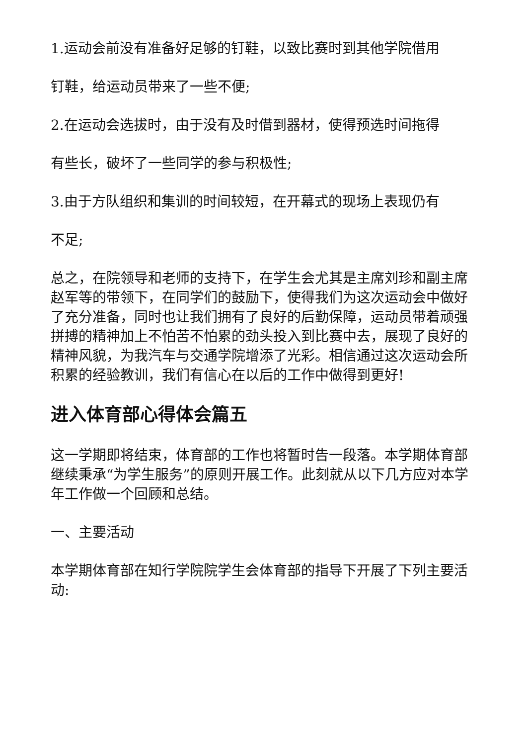1.运动会前没有准备好足够的钉鞋，以致比赛时到其他学院借用
钉鞋，给运动员带来了一些不便;
2.在运动会选拔时，由于没有及时借到器材，使得预选时间拖得
有些长，破坏了一些同学的参与积极性;
3.由于方队组织和集训的时间较短，在开幕式的现场上表现仍有
不足;
总之，在院领导和老师的支持下，在学生会尤其是主席刘珍和副主席赵军等的带领下，在同学们的鼓励下，使得我们为这次运动会中做好了充分准备，同时也让我们拥有了良好的后勤保障，运动员带着顽强拼搏的精神加上不怕苦不怕累的劲头投入到比赛中去，展现了良好的精神风貌，为我汽车与交通学院增添了光彩。相信通过这次运动会所积累的经验教训，我们有信心在以后的工作中做得到更好!
进入体育部心得体会篇五
这一学期即将结束，体育部的工作也将暂时告一段落。本学期体育部继续秉承“为学生服务”的原则开展工作。此刻就从以下几方应对本学年工作做一个回顾和总结。
一、主要活动
本学期体育部在知行学院院学生会体育部的指导下开展了下列主要活动: